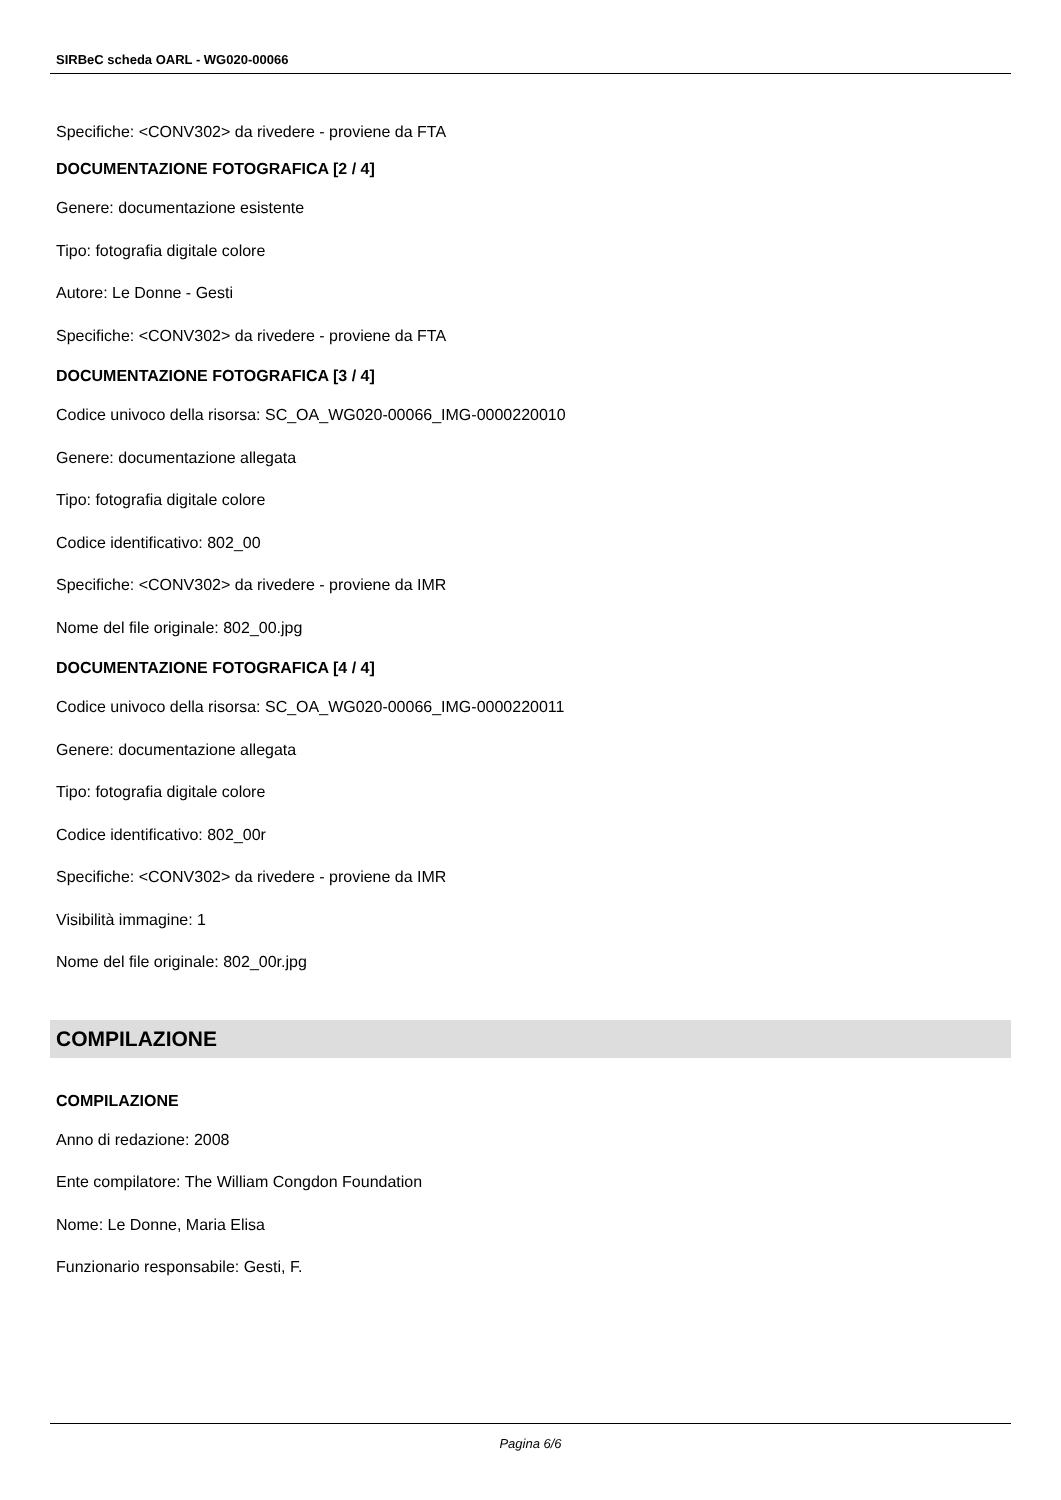SIRBeC scheda OARL - WG020-00066
Specifiche: <CONV302> da rivedere - proviene da FTA
DOCUMENTAZIONE FOTOGRAFICA [2 / 4]
Genere: documentazione esistente
Tipo: fotografia digitale colore
Autore: Le Donne - Gesti
Specifiche: <CONV302> da rivedere - proviene da FTA
DOCUMENTAZIONE FOTOGRAFICA [3 / 4]
Codice univoco della risorsa: SC_OA_WG020-00066_IMG-0000220010
Genere: documentazione allegata
Tipo: fotografia digitale colore
Codice identificativo: 802_00
Specifiche: <CONV302> da rivedere - proviene da IMR
Nome del file originale: 802_00.jpg
DOCUMENTAZIONE FOTOGRAFICA [4 / 4]
Codice univoco della risorsa: SC_OA_WG020-00066_IMG-0000220011
Genere: documentazione allegata
Tipo: fotografia digitale colore
Codice identificativo: 802_00r
Specifiche: <CONV302> da rivedere - proviene da IMR
Visibilità immagine: 1
Nome del file originale: 802_00r.jpg
COMPILAZIONE
COMPILAZIONE
Anno di redazione: 2008
Ente compilatore: The William Congdon Foundation
Nome: Le Donne, Maria Elisa
Funzionario responsabile: Gesti, F.
Pagina 6/6